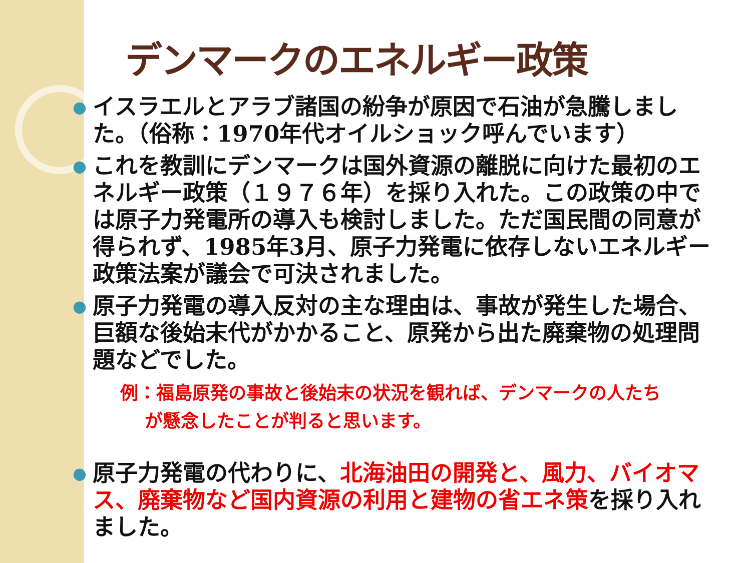デンマークのエネルギー政策
● イスラエルとアラブ諸国の紛争が原因で石油が急騰しました。（俗称：1970年代オイルショック呼んでいます）
● これを教訓にデンマークは国外資源の離脱に向けた最初のエネルギー政策（１９７６年）を採り入れた。この政策の中では原子力発電所の導入も検討しました。ただ国民間の同意が得られず、1985年3月、原子力発電に依存しないエネルギー政策法案が議会で可決されました。
● 原子力発電の導入反対の主な理由は、事故が発生した場合、巨額な後始末代がかかること、原発から出た廃棄物の処理問題などでした。
例：福島原発の事故と後始末の状況を観れば、デンマークの人たち
　 が懸念したことが判ると思います。
● 原子力発電の代わりに、北海油田の開発と、風力、バイオマス、廃棄物など国内資源の利用と建物の省エネ策を採り入れました。